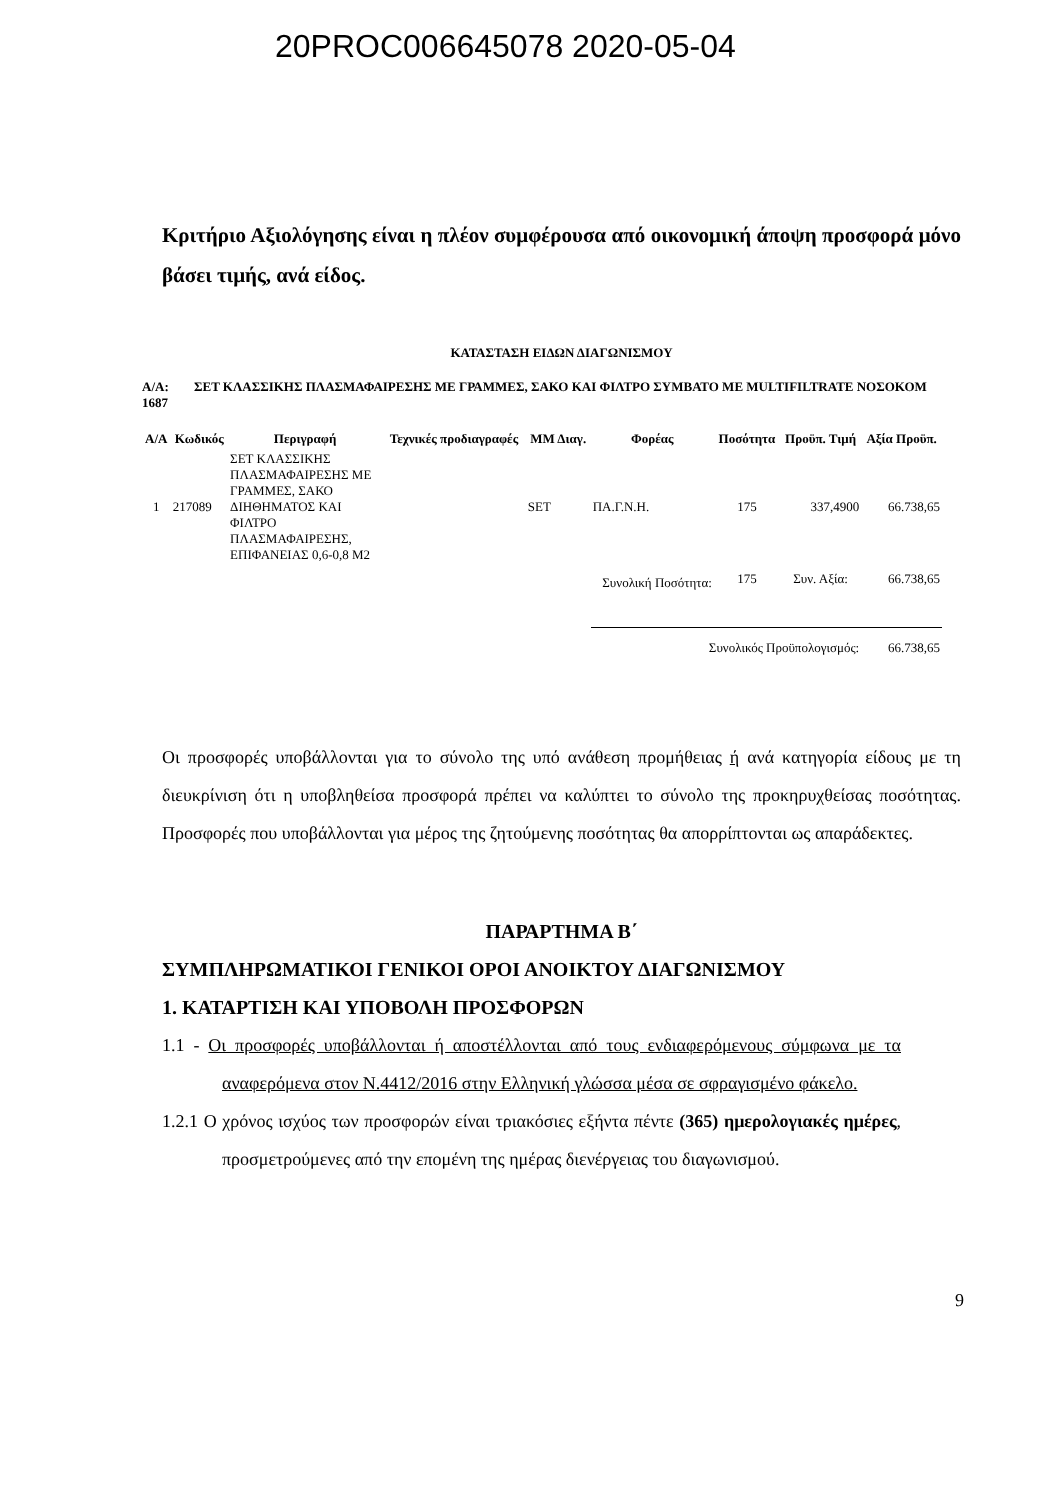20PROC006645078 2020-05-04
Κριτήριο Αξιολόγησης είναι η πλέον συμφέρουσα από οικονομική άποψη προσφορά μόνο βάσει τιμής, ανά είδος.
ΚΑΤΑΣΤΑΣΗ ΕΙΔΩΝ ΔΙΑΓΩΝΙΣΜΟΥ
Α/Α: 1687
ΣΕΤ ΚΛΑΣΣΙΚΗΣ ΠΛΑΣΜΑΦΑΙΡΕΣΗΣ ΜΕ ΓΡΑΜΜΕΣ, ΣΑΚΟ ΚΑΙ ΦΙΛΤΡΟ ΣΥΜΒΑΤΟ ΜΕ MULTIFILTRATE ΝΟΣΟΚΟΜ
| Α/Α | Κωδικός | Περιγραφή | Τεχνικές προδιαγραφές | ΜΜ Διαγ. | Φορέας | Ποσότητα | Προϋπ. Τιμή | Αξία Προϋπ. |
| --- | --- | --- | --- | --- | --- | --- | --- | --- |
| 1 | 217089 | ΣΕΤ ΚΛΑΣΣΙΚΗΣ ΠΛΑΣΜΑΦΑΙΡΕΣΗΣ ΜΕ ΓΡΑΜΜΕΣ, ΣΑΚΟ ΔΙΗΘΗΜΑΤΟΣ ΚΑΙ ΦΙΛΤΡΟ ΠΛΑΣΜΑΦΑΙΡΕΣΗΣ, ΕΠΙΦΑΝΕΙΑΣ 0,6-0,8 Μ2 | | SET | ΠΑ.Γ.Ν.Η. | 175 | 337,4900 | 66.738,65 |
| | | | | | Συνολική Ποσότητα: | 175 | Συν. Αξία: | 66.738,65 |
| | | | | | Συνολικός Προϋπολογισμός: | | | 66.738,65 |
Οι προσφορές υποβάλλονται για το σύνολο της υπό ανάθεση προμήθειας ή ανά κατηγορία είδους με τη διευκρίνιση ότι η υποβληθείσα προσφορά πρέπει να καλύπτει το σύνολο της προκηρυχθείσας ποσότητας. Προσφορές που υποβάλλονται για μέρος της ζητούμενης ποσότητας θα απορρίπτονται ως απαράδεκτες.
ΠΑΡΑΡΤΗΜΑ Β΄
ΣΥΜΠΛΗΡΩΜΑΤΙΚΟΙ ΓΕΝΙΚΟΙ ΟΡΟΙ ΑΝΟΙΚΤΟΥ ΔΙΑΓΩΝΙΣΜΟΥ
1. ΚΑΤΑΡΤΙΣΗ ΚΑΙ ΥΠΟΒΟΛΗ ΠΡΟΣΦΟΡΩΝ
1.1 - Οι προσφορές υποβάλλονται ή αποστέλλονται από τους ενδιαφερόμενους σύμφωνα με τα αναφερόμενα στον Ν.4412/2016 στην Ελληνική γλώσσα μέσα σε σφραγισμένο φάκελο.
1.2.1 Ο χρόνος ισχύος των προσφορών είναι τριακόσιες εξήντα πέντε (365) ημερολογιακές ημέρες, προσμετρούμενες από την επομένη της ημέρας διενέργειας του διαγωνισμού.
9